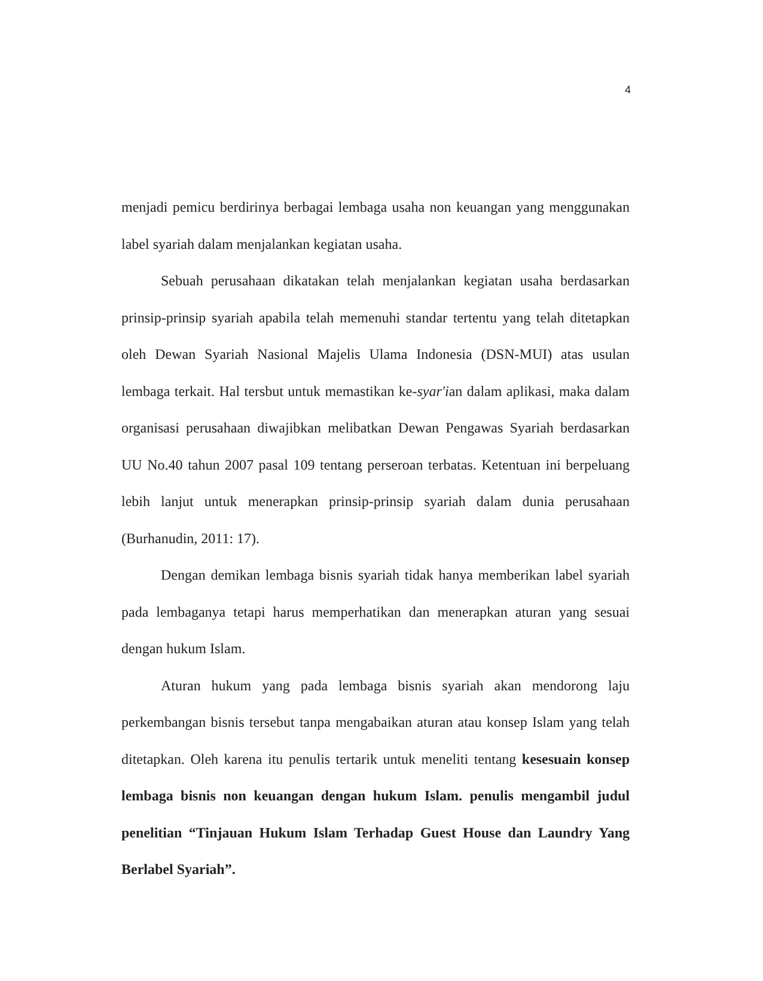4
menjadi pemicu berdirinya berbagai lembaga usaha non keuangan yang menggunakan label syariah dalam menjalankan kegiatan usaha.
Sebuah perusahaan dikatakan telah menjalankan kegiatan usaha berdasarkan prinsip-prinsip syariah apabila telah memenuhi standar tertentu yang telah ditetapkan oleh Dewan Syariah Nasional Majelis Ulama Indonesia (DSN-MUI) atas usulan lembaga terkait. Hal tersbut untuk memastikan ke-syar'ian dalam aplikasi, maka dalam organisasi perusahaan diwajibkan melibatkan Dewan Pengawas Syariah berdasarkan UU No.40 tahun 2007 pasal 109 tentang perseroan terbatas. Ketentuan ini berpeluang lebih lanjut untuk menerapkan prinsip-prinsip syariah dalam dunia perusahaan (Burhanudin, 2011: 17).
Dengan demikan lembaga bisnis syariah tidak hanya memberikan label syariah pada lembaganya tetapi harus memperhatikan dan menerapkan aturan yang sesuai dengan hukum Islam.
Aturan hukum yang pada lembaga bisnis syariah akan mendorong laju perkembangan bisnis tersebut tanpa mengabaikan aturan atau konsep Islam yang telah ditetapkan. Oleh karena itu penulis tertarik untuk meneliti tentang kesesuain konsep lembaga bisnis non keuangan dengan hukum Islam. penulis mengambil judul penelitian “Tinjauan Hukum Islam Terhadap Guest House dan Laundry Yang Berlabel Syariah”.